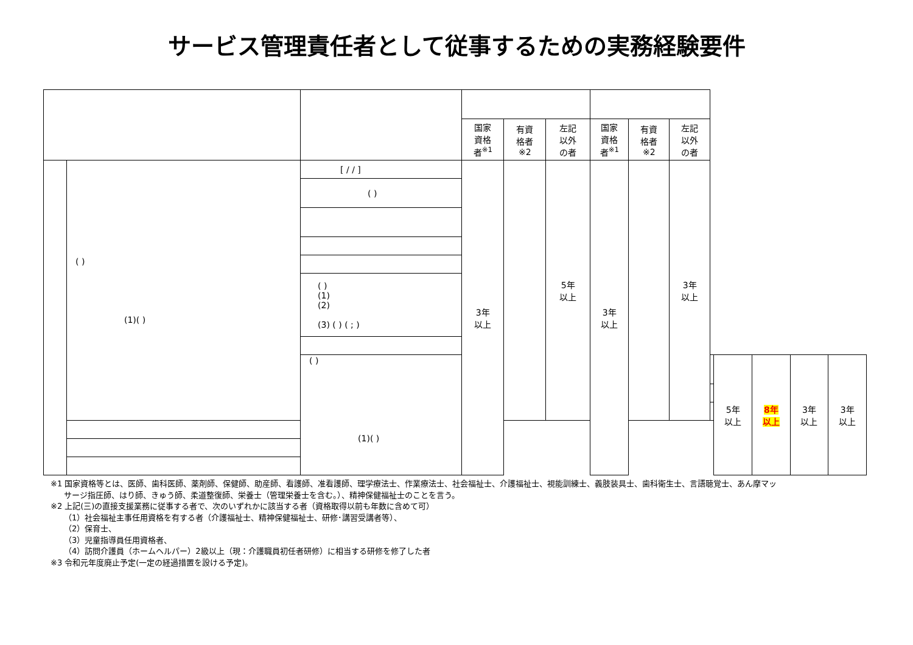サービス管理責任者として従事するための実務経験要件
| | | | 国家 資格 者<sup>※1</sup> | 有資 格者 ※2 | 左記 以外 の者 | 国家 資格 者<sup>※1</sup> | 有資 格者 ※2 | 左記 以外 の者 | | | | | |
| | ( ) (1)( ) | [ / / ] | 3年 以上 | | 5年 以上 | 3年 以上 | | 3年 以上 | | | | | |
| | | ( ) | | | | | | | | | | | |
| | | ( ) (1) (2) (3) ( ) ( ; ) | | | | | | | | | | | |
| | | ( ) (1)( ) | | | | | | | | 5年 以上 | 8年 以上 | 3年 以上 | 3年 以上 |
※1 国家資格等とは、医師、歯科医師、薬剤師、保健師、助産師、看護師、准看護師、理学療法士、作業療法士、社会福祉士、介護福祉士、視能訓練士、義肢装具士、歯科衛生士、言語聴覚士、あん摩マッ
サージ指圧師、はり師、きゅう師、柔道整復師、栄養士（管理栄養士を含む。）、精神保健福祉士のことを言う。
※2 上記(三)の直接支援業務に従事する者で、次のいずれかに該当する者（資格取得以前も年数に含めて可）
（1）社会福祉主事任用資格を有する者（介護福祉士、精神保健福祉士、研修･講習受講者等）、
（2）保育士、
（3）児童指導員任用資格者、
（4）訪問介護員（ホームヘルパー）2級以上（現：介護職員初任者研修）に相当する研修を修了した者
※3 令和元年度廃止予定(一定の経過措置を設ける予定)。